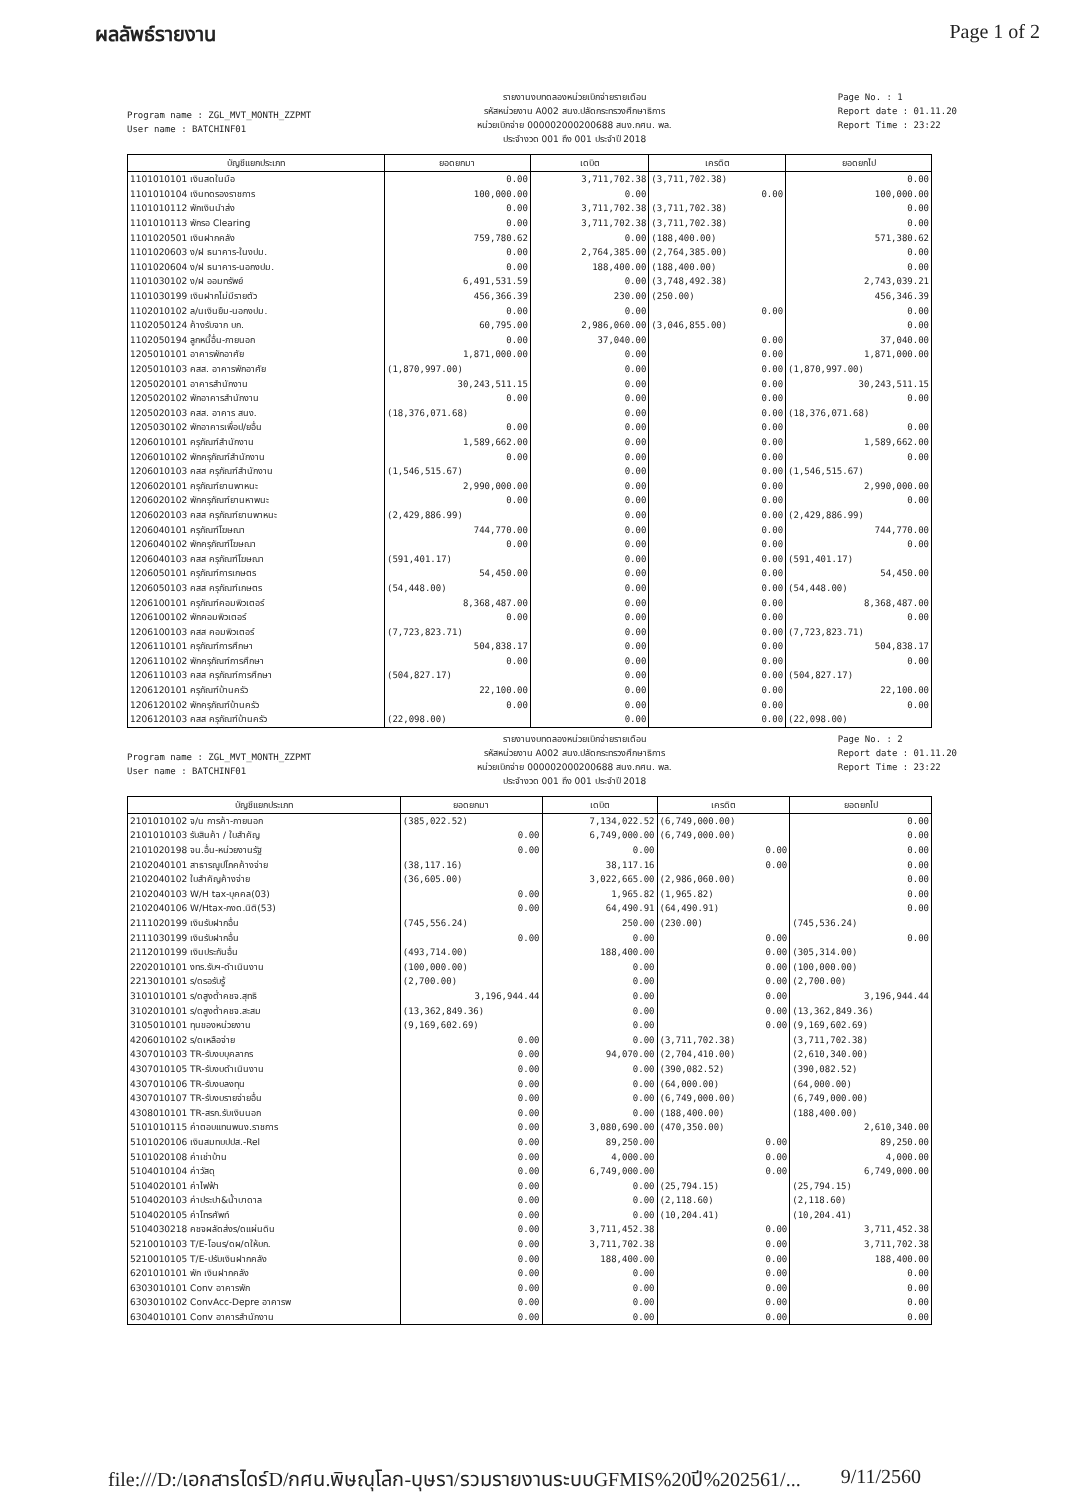ผลลัพธ์รายงาน Page 1 of 2
Program name : ZGL_MVT_MONTH_ZZPMT
User name : BATCHINF01
รายงานงบทดลองหน่วยเบิกจ่ายรายเดือน
รหัสหน่วยงาน A002 สนง.ปลัดกระทรวงศึกษาธิการ
หน่วยเบิกจ่าย 000002000200688 สนง.กศน. พล.
ประจำงวด 001 ถึง 001 ประจำปี 2018
Page No. : 1
Report date : 01.11.20
Report Time : 23:22
| บัญชีแยกประเภท | ยอดยกมา | เดบิต | เครดิต | ยอดยกไป |
| --- | --- | --- | --- | --- |
| 1101010101 เงินสดในมือ | 0.00 | 3,711,702.38 | (3,711,702.38) | 0.00 |
| 1101010104 เงินทดรองราชการ | 100,000.00 | 0.00 | 0.00 | 100,000.00 |
| 1101010112 พักเงินนำส่ง | 0.00 | 3,711,702.38 | (3,711,702.38) | 0.00 |
| 1101010113 พักรอ Clearing | 0.00 | 3,711,702.38 | (3,711,702.38) | 0.00 |
| 1101020501 เงินฝากคลัง | 759,780.62 | 0.00 | (188,400.00) | 571,380.62 |
| 1101020603 ง/ฝ ธนาคาร-ในงปม. | 0.00 | 2,764,385.00 | (2,764,385.00) | 0.00 |
| 1101020604 ง/ฝ ธนาคาร-นอกงปม. | 0.00 | 188,400.00 | (188,400.00) | 0.00 |
| 1101030102 ง/ฝ ออมทรัพย์ | 6,491,531.59 | 0.00 | (3,748,492.38) | 2,743,039.21 |
| 1101030199 เงินฝากไม่มีรายตัว | 456,366.39 | 230.00 | (250.00) | 456,346.39 |
| 1102010102 ล/นเงินยืม-นอกงปม. | 0.00 | 0.00 | 0.00 | 0.00 |
| 1102050124 ค้างรับจาก บก. | 60,795.00 | 2,986,060.00 | (3,046,855.00) | 0.00 |
| 1102050194 ลูกหนี้อื่น-ภายนอก | 0.00 | 37,040.00 | 0.00 | 37,040.00 |
| 1205010101 อาคารพักอาศัย | 1,871,000.00 | 0.00 | 0.00 | 1,871,000.00 |
| 1205010103 คสส. อาคารพักอาศัย | (1,870,997.00) | 0.00 | 0.00 | (1,870,997.00) |
| 1205020101 อาคารสำนักงาน | 30,243,511.15 | 0.00 | 0.00 | 30,243,511.15 |
| 1205020102 พักอาคารสำนักงาน | 0.00 | 0.00 | 0.00 | 0.00 |
| 1205020103 คสส. อาคาร สนง. | (18,376,071.68) | 0.00 | 0.00 | (18,376,071.68) |
| 1205030102 พักอาคารเพื่อป/ยอื่น | 0.00 | 0.00 | 0.00 | 0.00 |
| 1206010101 ครุภัณฑ์สำนักงาน | 1,589,662.00 | 0.00 | 0.00 | 1,589,662.00 |
| 1206010102 พักครุภัณฑ์สำนักงาน | 0.00 | 0.00 | 0.00 | 0.00 |
| 1206010103 คสส ครุภัณฑ์สำนักงาน | (1,546,515.67) | 0.00 | 0.00 | (1,546,515.67) |
| 1206020101 ครุภัณฑ์ยานพาหนะ | 2,990,000.00 | 0.00 | 0.00 | 2,990,000.00 |
| 1206020102 พักครุภัณฑ์ยานหาพนะ | 0.00 | 0.00 | 0.00 | 0.00 |
| 1206020103 คสส ครุภัณฑ์ยานพาหนะ | (2,429,886.99) | 0.00 | 0.00 | (2,429,886.99) |
| 1206040101 ครุภัณฑ์โฆษณา | 744,770.00 | 0.00 | 0.00 | 744,770.00 |
| 1206040102 พักครุภัณฑ์โฆษณา | 0.00 | 0.00 | 0.00 | 0.00 |
| 1206040103 คสส ครุภัณฑ์โฆษณา | (591,401.17) | 0.00 | 0.00 | (591,401.17) |
| 1206050101 ครุภัณฑ์การเกษตร | 54,450.00 | 0.00 | 0.00 | 54,450.00 |
| 1206050103 คสส ครุภัณฑ์เกษตร | (54,448.00) | 0.00 | 0.00 | (54,448.00) |
| 1206100101 ครุภัณฑ์คอมพิวเตอร์ | 8,368,487.00 | 0.00 | 0.00 | 8,368,487.00 |
| 1206100102 พักคอมพิวเตอร์ | 0.00 | 0.00 | 0.00 | 0.00 |
| 1206100103 คสส คอมพิวเตอร์ | (7,723,823.71) | 0.00 | 0.00 | (7,723,823.71) |
| 1206110101 ครุภัณฑ์การศึกษา | 504,838.17 | 0.00 | 0.00 | 504,838.17 |
| 1206110102 พักครุภัณฑ์การศึกษา | 0.00 | 0.00 | 0.00 | 0.00 |
| 1206110103 คสส ครุภัณฑ์การศึกษา | (504,827.17) | 0.00 | 0.00 | (504,827.17) |
| 1206120101 ครุภัณฑ์บ้านครัว | 22,100.00 | 0.00 | 0.00 | 22,100.00 |
| 1206120102 พักครุภัณฑ์บ้านครัว | 0.00 | 0.00 | 0.00 | 0.00 |
| 1206120103 คสส ครุภัณฑ์บ้านครัว | (22,098.00) | 0.00 | 0.00 | (22,098.00) |
Program name : ZGL_MVT_MONTH_ZZPMT
User name : BATCHINF01
รายงานงบทดลองหน่วยเบิกจ่ายรายเดือน
รหัสหน่วยงาน A002 สนง.ปลัดกระทรวงศึกษาธิการ
หน่วยเบิกจ่าย 000002000200688 สนง.กศน. พล.
ประจำงวด 001 ถึง 001 ประจำปี 2018
Page No. : 2
Report date : 01.11.20
Report Time : 23:22
| บัญชีแยกประเภท | ยอดยกมา | เดบิต | เครดิต | ยอดยกไป |
| --- | --- | --- | --- | --- |
| 2101010102 จ/น การค้า-ภายนอก | (385,022.52) | 7,134,022.52 | (6,749,000.00) | 0.00 |
| 2101010103 รับสินค้า / ใบสำคัญ | 0.00 | 6,749,000.00 | (6,749,000.00) | 0.00 |
| 2101020198 จน.อื่น-หน่วยงานรัฐ | 0.00 | 0.00 | 0.00 | 0.00 |
| 2102040101 สาธารณูปโภคค้างจ่าย | (38,117.16) | 38,117.16 | 0.00 | 0.00 |
| 2102040102 ใบสำคัญค้างจ่าย | (36,605.00) | 3,022,665.00 | (2,986,060.00) | 0.00 |
| 2102040103 W/H tax-บุคคล(03) | 0.00 | 1,965.82 | (1,965.82) | 0.00 |
| 2102040106 W/Htax-ภงด.นิติ(53) | 0.00 | 64,490.91 | (64,490.91) | 0.00 |
| 2111020199 เงินรับฝากอื่น | (745,556.24) | 250.00 | (230.00) | (745,536.24) |
| 2111030199 เงินรับฝากอื่น | 0.00 | 0.00 | 0.00 | 0.00 |
| 2112010199 เงินประกันอื่น | (493,714.00) | 188,400.00 | 0.00 | (305,314.00) |
| 2202010101 งทร.รับฯ-ดำเนินงาน | (100,000.00) | 0.00 | 0.00 | (100,000.00) |
| 2213010101 ร/ดรอรับรู้ | (2,700.00) | 0.00 | 0.00 | (2,700.00) |
| 3101010101 ร/ดสูงต่ำคชจ.สุทธิ | 3,196,944.44 | 0.00 | 0.00 | 3,196,944.44 |
| 3102010101 ร/ดสูงต่ำคชจ.สะสม | (13,362,849.36) | 0.00 | 0.00 | (13,362,849.36) |
| 3105010101 ทุนของหน่วยงาน | (9,169,602.69) | 0.00 | 0.00 | (9,169,602.69) |
| 4206010102 ร/ดเหลือจ่าย | 0.00 | 0.00 | (3,711,702.38) | (3,711,702.38) |
| 4307010103 TR-รับงบบุคลากร | 0.00 | 94,070.00 | (2,704,410.00) | (2,610,340.00) |
| 4307010105 TR-รับงบดำเนินงาน | 0.00 | 0.00 | (390,082.52) | (390,082.52) |
| 4307010106 TR-รับงบลงทุน | 0.00 | 0.00 | (64,000.00) | (64,000.00) |
| 4307010107 TR-รับงบรายจ่ายอื่น | 0.00 | 0.00 | (6,749,000.00) | (6,749,000.00) |
| 4308010101 TR-สรก.รับเงินนอก | 0.00 | 0.00 | (188,400.00) | (188,400.00) |
| 5101010115 ค่าตอบแทนพนง.ราชการ | 0.00 | 3,080,690.00 | (470,350.00) | 2,610,340.00 |
| 5101020106 เงินสมทบปปส.-Rel | 0.00 | 89,250.00 | 0.00 | 89,250.00 |
| 5101020108 ค่าเช่าบ้าน | 0.00 | 4,000.00 | 0.00 | 4,000.00 |
| 5104010104 ค่าวัสดุ | 0.00 | 6,749,000.00 | 0.00 | 6,749,000.00 |
| 5104020101 ค่าไฟฟ้า | 0.00 | 0.00 | (25,794.15) | (25,794.15) |
| 5104020103 ค่าประปา&น้ำบาดาล | 0.00 | 0.00 | (2,118.60) | (2,118.60) |
| 5104020105 ค่าโทรศัพท์ | 0.00 | 0.00 | (10,204.41) | (10,204.41) |
| 5104030218 คชจผลัดส่งร/ดแผ่นดิน | 0.00 | 3,711,452.38 | 0.00 | 3,711,452.38 |
| 5210010103 T/E-โอนร/ดผ/ดให้บก. | 0.00 | 3,711,702.38 | 0.00 | 3,711,702.38 |
| 5210010105 T/E-ปรับเงินฝากคลัง | 0.00 | 188,400.00 | 0.00 | 188,400.00 |
| 6201010101 พัก เงินฝากคลัง | 0.00 | 0.00 | 0.00 | 0.00 |
| 6303010101 Conv อาคารพัก | 0.00 | 0.00 | 0.00 | 0.00 |
| 6303010102 ConvAcc-Depre อาคารพ | 0.00 | 0.00 | 0.00 | 0.00 |
| 6304010101 Conv อาคารสำนักงาน | 0.00 | 0.00 | 0.00 | 0.00 |
file:///D:/เอกสารไดร์D/กศน.พิษณุโลก-บุษรา/รวมรายงานระบบGFMIS%20ปี%202561/... 9/11/2560